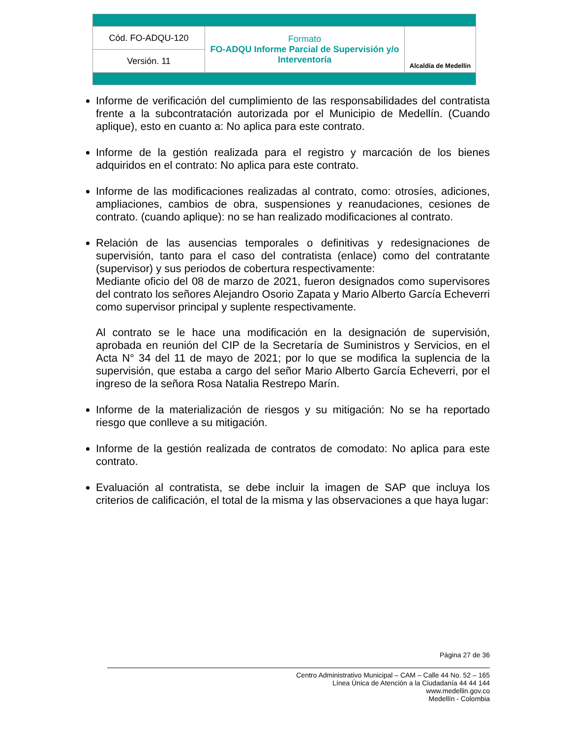| Cód. FO-ADQU-120 | Formato FO-ADQU Informe Parcial de Supervisión y/o Interventoría | Alcaldía de Medellín |
| Versión. 11 | | |
Informe de verificación del cumplimiento de las responsabilidades del contratista frente a la subcontratación autorizada por el Municipio de Medellín. (Cuando aplique), esto en cuanto a: No aplica para este contrato.
Informe de la gestión realizada para el registro y marcación de los bienes adquiridos en el contrato: No aplica para este contrato.
Informe de las modificaciones realizadas al contrato, como: otrosíes, adiciones, ampliaciones, cambios de obra, suspensiones y reanudaciones, cesiones de contrato. (cuando aplique): no se han realizado modificaciones al contrato.
Relación de las ausencias temporales o definitivas y redesignaciones de supervisión, tanto para el caso del contratista (enlace) como del contratante (supervisor) y sus periodos de cobertura respectivamente:
Mediante oficio del 08 de marzo de 2021, fueron designados como supervisores del contrato los señores Alejandro Osorio Zapata y Mario Alberto García Echeverri como supervisor principal y suplente respectivamente.
Al contrato se le hace una modificación en la designación de supervisión, aprobada en reunión del CIP de la Secretaría de Suministros y Servicios, en el Acta N° 34 del 11 de mayo de 2021; por lo que se modifica la suplencia de la supervisión, que estaba a cargo del señor Mario Alberto García Echeverri, por el ingreso de la señora Rosa Natalia Restrepo Marín.
Informe de la materialización de riesgos y su mitigación: No se ha reportado riesgo que conlleve a su mitigación.
Informe de la gestión realizada de contratos de comodato: No aplica para este contrato.
Evaluación al contratista, se debe incluir la imagen de SAP que incluya los criterios de calificación, el total de la misma y las observaciones a que haya lugar:
Página 27 de 36
Centro Administrativo Municipal – CAM – Calle 44 No. 52 – 165
Línea Única de Atención a la Ciudadanía 44 44 144
www.medellin.gov.co
Medellín - Colombia